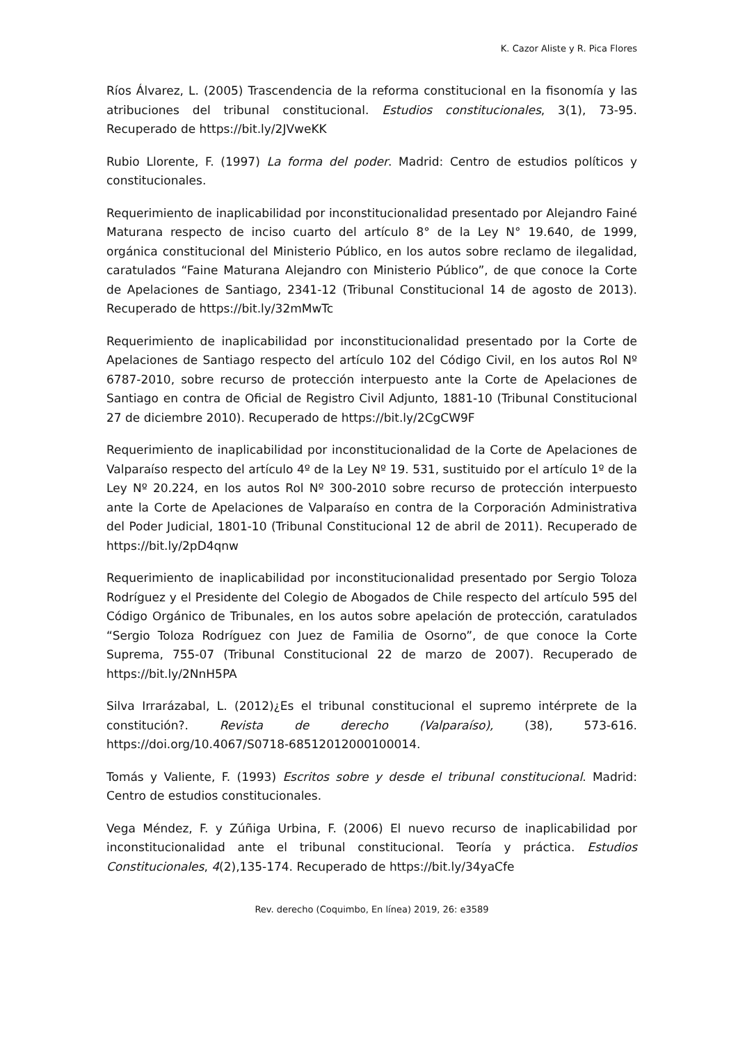K. Cazor Aliste y R. Pica Flores
Ríos Álvarez, L. (2005) Trascendencia de la reforma constitucional en la fisonomía y las atribuciones del tribunal constitucional. Estudios constitucionales, 3(1), 73-95. Recuperado de https://bit.ly/2JVweKK
Rubio Llorente, F. (1997) La forma del poder. Madrid: Centro de estudios políticos y constitucionales.
Requerimiento de inaplicabilidad por inconstitucionalidad presentado por Alejandro Fainé Maturana respecto de inciso cuarto del artículo 8° de la Ley N° 19.640, de 1999, orgánica constitucional del Ministerio Público, en los autos sobre reclamo de ilegalidad, caratulados “Faine Maturana Alejandro con Ministerio Público”, de que conoce la Corte de Apelaciones de Santiago, 2341-12 (Tribunal Constitucional 14 de agosto de 2013). Recuperado de https://bit.ly/32mMwTc
Requerimiento de inaplicabilidad por inconstitucionalidad presentado por la Corte de Apelaciones de Santiago respecto del artículo 102 del Código Civil, en los autos Rol Nº 6787-2010, sobre recurso de protección interpuesto ante la Corte de Apelaciones de Santiago en contra de Oficial de Registro Civil Adjunto, 1881-10 (Tribunal Constitucional 27 de diciembre 2010). Recuperado de https://bit.ly/2CgCW9F
Requerimiento de inaplicabilidad por inconstitucionalidad de la Corte de Apelaciones de Valparaíso respecto del artículo 4º de la Ley Nº 19. 531, sustituido por el artículo 1º de la Ley Nº 20.224, en los autos Rol Nº 300-2010 sobre recurso de protección interpuesto ante la Corte de Apelaciones de Valparaíso en contra de la Corporación Administrativa del Poder Judicial, 1801-10 (Tribunal Constitucional 12 de abril de 2011). Recuperado de https://bit.ly/2pD4qnw
Requerimiento de inaplicabilidad por inconstitucionalidad presentado por Sergio Toloza Rodríguez y el Presidente del Colegio de Abogados de Chile respecto del artículo 595 del Código Orgánico de Tribunales, en los autos sobre apelación de protección, caratulados “Sergio Toloza Rodríguez con Juez de Familia de Osorno”, de que conoce la Corte Suprema, 755-07 (Tribunal Constitucional 22 de marzo de 2007). Recuperado de https://bit.ly/2NnH5PA
Silva Irrarázabal, L. (2012)¿Es el tribunal constitucional el supremo intérprete de la constitución?. Revista de derecho (Valparaíso), (38), 573-616. https://doi.org/10.4067/S0718-68512012000100014.
Tomás y Valiente, F. (1993) Escritos sobre y desde el tribunal constitucional. Madrid: Centro de estudios constitucionales.
Vega Méndez, F. y Zúñiga Urbina, F. (2006) El nuevo recurso de inaplicabilidad por inconstitucionalidad ante el tribunal constitucional. Teoría y práctica. Estudios Constitucionales, 4(2),135-174. Recuperado de https://bit.ly/34yaCfe
Rev. derecho (Coquimbo, En línea) 2019, 26: e3589